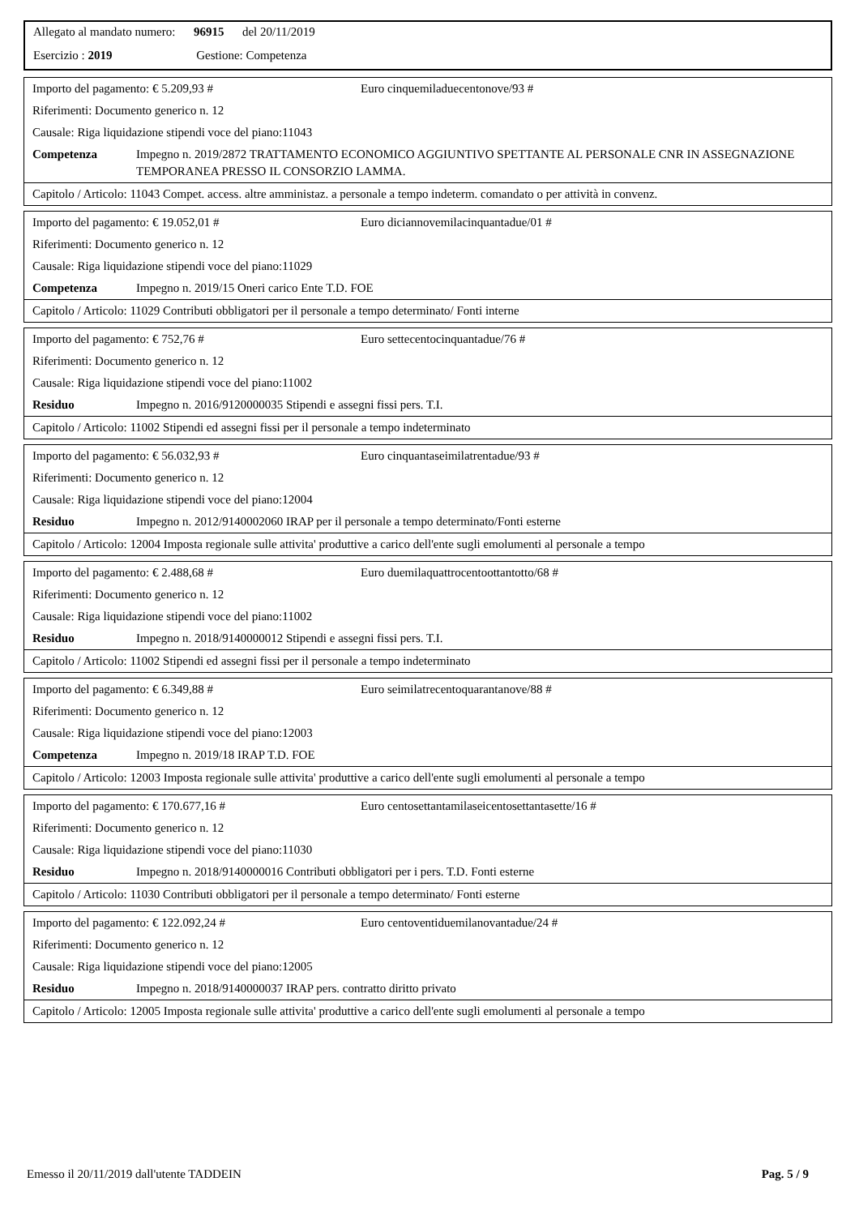Allegato al mandato numero: 96915 del 20/11/2019
Esercizio : 2019 Gestione: Competenza
Importo del pagamento: € 5.209,93 # Euro cinquemiladuecentonove/93 #
Riferimenti: Documento generico n. 12
Causale: Riga liquidazione stipendi voce del piano:11043
Competenza Impegno n. 2019/2872 TRATTAMENTO ECONOMICO AGGIUNTIVO SPETTANTE AL PERSONALE CNR IN ASSEGNAZIONE TEMPORANEA PRESSO IL CONSORZIO LAMMA.
Capitolo / Articolo: 11043 Compet. access. altre amministaz. a personale a tempo indeterm. comandato o per attività in convenz.
Importo del pagamento: € 19.052,01 # Euro diciannovemilacinquantadue/01 #
Riferimenti: Documento generico n. 12
Causale: Riga liquidazione stipendi voce del piano:11029
Competenza Impegno n. 2019/15 Oneri carico Ente T.D. FOE
Capitolo / Articolo: 11029 Contributi obbligatori per il personale a tempo determinato/ Fonti interne
Importo del pagamento: € 752,76 # Euro settecentocinquantadue/76 #
Riferimenti: Documento generico n. 12
Causale: Riga liquidazione stipendi voce del piano:11002
Residuo Impegno n. 2016/9120000035 Stipendi e assegni fissi pers. T.I.
Capitolo / Articolo: 11002 Stipendi ed assegni fissi per il personale a tempo indeterminato
Importo del pagamento: € 56.032,93 # Euro cinquantaseimilatrentadue/93 #
Riferimenti: Documento generico n. 12
Causale: Riga liquidazione stipendi voce del piano:12004
Residuo Impegno n. 2012/9140002060 IRAP per il personale a tempo determinato/Fonti esterne
Capitolo / Articolo: 12004 Imposta regionale sulle attivita' produttive a carico dell'ente sugli emolumenti al personale a tempo
Importo del pagamento: € 2.488,68 # Euro duemilaquattrocentoottantotto/68 #
Riferimenti: Documento generico n. 12
Causale: Riga liquidazione stipendi voce del piano:11002
Residuo Impegno n. 2018/9140000012 Stipendi e assegni fissi pers. T.I.
Capitolo / Articolo: 11002 Stipendi ed assegni fissi per il personale a tempo indeterminato
Importo del pagamento: € 6.349,88 # Euro seimilatrecentoquarantanove/88 #
Riferimenti: Documento generico n. 12
Causale: Riga liquidazione stipendi voce del piano:12003
Competenza Impegno n. 2019/18 IRAP T.D. FOE
Capitolo / Articolo: 12003 Imposta regionale sulle attivita' produttive a carico dell'ente sugli emolumenti al personale a tempo
Importo del pagamento: € 170.677,16 # Euro centosettantamilaseicentosettantasette/16 #
Riferimenti: Documento generico n. 12
Causale: Riga liquidazione stipendi voce del piano:11030
Residuo Impegno n. 2018/9140000016 Contributi obbligatori per i pers. T.D. Fonti esterne
Capitolo / Articolo: 11030 Contributi obbligatori per il personale a tempo determinato/ Fonti esterne
Importo del pagamento: € 122.092,24 # Euro centoventiduemilanovantadue/24 #
Riferimenti: Documento generico n. 12
Causale: Riga liquidazione stipendi voce del piano:12005
Residuo Impegno n. 2018/9140000037 IRAP pers. contratto diritto privato
Capitolo / Articolo: 12005 Imposta regionale sulle attivita' produttive a carico dell'ente sugli emolumenti al personale a tempo
Emesso il 20/11/2019 dall'utente TADDEIN Pag. 5 / 9